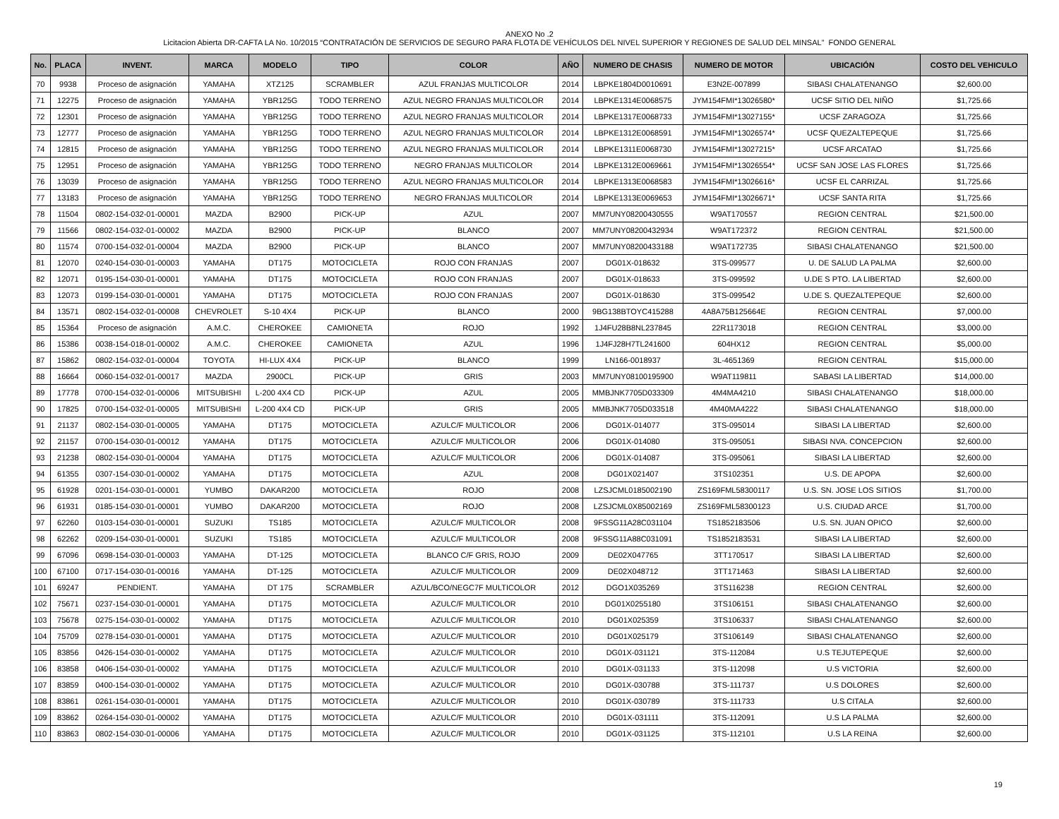ANEXO No .2
Licitacion Abierta DR-CAFTA LA No. 10/2015 “CONTRATACIÓN DE SERVICIOS DE SEGURO PARA FLOTA DE VEHÍCULOS DEL NIVEL SUPERIOR Y REGIONES DE SALUD DEL MINSAL” FONDO GENERAL
| No. | PLACA | INVENT. | MARCA | MODELO | TIPO | COLOR | AÑO | NUMERO DE CHASIS | NUMERO DE MOTOR | UBICACIÓN | COSTO DEL VEHICULO |
| --- | --- | --- | --- | --- | --- | --- | --- | --- | --- | --- | --- |
| 70 | 9938 | Proceso de asignación | YAMAHA | XTZ125 | SCRAMBLER | AZUL FRANJAS MULTICOLOR | 2014 | LBPKE1804D0010691 | E3N2E-007899 | SIBASI CHALATENANGO | $2,600.00 |
| 71 | 12275 | Proceso de asignación | YAMAHA | YBR125G | TODO TERRENO | AZUL NEGRO FRANJAS MULTICOLOR | 2014 | LBPKE1314E0068575 | JYM154FMI*13026580* | UCSF SITIO DEL NIÑO | $1,725.66 |
| 72 | 12301 | Proceso de asignación | YAMAHA | YBR125G | TODO TERRENO | AZUL NEGRO FRANJAS MULTICOLOR | 2014 | LBPKE1317E0068733 | JYM154FMI*13027155* | UCSF ZARAGOZA | $1,725.66 |
| 73 | 12777 | Proceso de asignación | YAMAHA | YBR125G | TODO TERRENO | AZUL NEGRO FRANJAS MULTICOLOR | 2014 | LBPKE1312E0068591 | JYM154FMI*13026574* | UCSF QUEZALTEPEQUE | $1,725.66 |
| 74 | 12815 | Proceso de asignación | YAMAHA | YBR125G | TODO TERRENO | AZUL NEGRO FRANJAS MULTICOLOR | 2014 | LBPKE1311E0068730 | JYM154FMI*13027215* | UCSF ARCATAO | $1,725.66 |
| 75 | 12951 | Proceso de asignación | YAMAHA | YBR125G | TODO TERRENO | NEGRO FRANJAS MULTICOLOR | 2014 | LBPKE1312E0069661 | JYM154FMI*13026554* | UCSF SAN JOSE LAS FLORES | $1,725.66 |
| 76 | 13039 | Proceso de asignación | YAMAHA | YBR125G | TODO TERRENO | AZUL NEGRO FRANJAS MULTICOLOR | 2014 | LBPKE1313E0068583 | JYM154FMI*13026616* | UCSF EL CARRIZAL | $1,725.66 |
| 77 | 13183 | Proceso de asignación | YAMAHA | YBR125G | TODO TERRENO | NEGRO FRANJAS MULTICOLOR | 2014 | LBPKE1313E0069653 | JYM154FMI*13026671* | UCSF SANTA RITA | $1,725.66 |
| 78 | 11504 | 0802-154-032-01-00001 | MAZDA | B2900 | PICK-UP | AZUL | 2007 | MM7UNY08200430555 | W9AT170557 | REGION CENTRAL | $21,500.00 |
| 79 | 11566 | 0802-154-032-01-00002 | MAZDA | B2900 | PICK-UP | BLANCO | 2007 | MM7UNY08200432934 | W9AT172372 | REGION CENTRAL | $21,500.00 |
| 80 | 11574 | 0700-154-032-01-00004 | MAZDA | B2900 | PICK-UP | BLANCO | 2007 | MM7UNY08200433188 | W9AT172735 | SIBASI CHALATENANGO | $21,500.00 |
| 81 | 12070 | 0240-154-030-01-00003 | YAMAHA | DT175 | MOTOCICLETA | ROJO CON FRANJAS | 2007 | DG01X-018632 | 3TS-099577 | U. DE SALUD LA PALMA | $2,600.00 |
| 82 | 12071 | 0195-154-030-01-00001 | YAMAHA | DT175 | MOTOCICLETA | ROJO CON FRANJAS | 2007 | DG01X-018633 | 3TS-099592 | U.DE S PTO. LA LIBERTAD | $2,600.00 |
| 83 | 12073 | 0199-154-030-01-00001 | YAMAHA | DT175 | MOTOCICLETA | ROJO CON FRANJAS | 2007 | DG01X-018630 | 3TS-099542 | U.DE S. QUEZALTEPEQUE | $2,600.00 |
| 84 | 13571 | 0802-154-032-01-00008 | CHEVROLET | S-10 4X4 | PICK-UP | BLANCO | 2000 | 9BG138BTOYC415288 | 4A8A75B125664E | REGION CENTRAL | $7,000.00 |
| 85 | 15364 | Proceso de asignación | A.M.C. | CHEROKEE | CAMIONETA | ROJO | 1992 | 1J4FU28B8NL237845 | 22R1173018 | REGION CENTRAL | $3,000.00 |
| 86 | 15386 | 0038-154-018-01-00002 | A.M.C. | CHEROKEE | CAMIONETA | AZUL | 1996 | 1J4FJ28H7TL241600 | 604HX12 | REGION CENTRAL | $5,000.00 |
| 87 | 15862 | 0802-154-032-01-00004 | TOYOTA | HI-LUX 4X4 | PICK-UP | BLANCO | 1999 | LN166-0018937 | 3L-4651369 | REGION CENTRAL | $15,000.00 |
| 88 | 16664 | 0060-154-032-01-00017 | MAZDA | 2900CL | PICK-UP | GRIS | 2003 | MM7UNY08100195900 | W9AT119811 | SABASI LA LIBERTAD | $14,000.00 |
| 89 | 17778 | 0700-154-032-01-00006 | MITSUBISHI | L-200 4X4 CD | PICK-UP | AZUL | 2005 | MMBJNK7705D033309 | 4M4MA4210 | SIBASI CHALATENANGO | $18,000.00 |
| 90 | 17825 | 0700-154-032-01-00005 | MITSUBISHI | L-200 4X4 CD | PICK-UP | GRIS | 2005 | MMBJNK7705D033518 | 4M40MA4222 | SIBASI CHALATENANGO | $18,000.00 |
| 91 | 21137 | 0802-154-030-01-00005 | YAMAHA | DT175 | MOTOCICLETA | AZULC/F MULTICOLOR | 2006 | DG01X-014077 | 3TS-095014 | SIBASI LA LIBERTAD | $2,600.00 |
| 92 | 21157 | 0700-154-030-01-00012 | YAMAHA | DT175 | MOTOCICLETA | AZULC/F MULTICOLOR | 2006 | DG01X-014080 | 3TS-095051 | SIBASI NVA. CONCEPCION | $2,600.00 |
| 93 | 21238 | 0802-154-030-01-00004 | YAMAHA | DT175 | MOTOCICLETA | AZULC/F MULTICOLOR | 2006 | DG01X-014087 | 3TS-095061 | SIBASI LA LIBERTAD | $2,600.00 |
| 94 | 61355 | 0307-154-030-01-00002 | YAMAHA | DT175 | MOTOCICLETA | AZUL | 2008 | DG01X021407 | 3TS102351 | U.S. DE APOPA | $2,600.00 |
| 95 | 61928 | 0201-154-030-01-00001 | YUMBO | DAKAR200 | MOTOCICLETA | ROJO | 2008 | LZSJCML0185002190 | ZS169FML58300117 | U.S. SN. JOSE LOS SITIOS | $1,700.00 |
| 96 | 61931 | 0185-154-030-01-00001 | YUMBO | DAKAR200 | MOTOCICLETA | ROJO | 2008 | LZSJCML0X85002169 | ZS169FML58300123 | U.S. CIUDAD ARCE | $1,700.00 |
| 97 | 62260 | 0103-154-030-01-00001 | SUZUKI | TS185 | MOTOCICLETA | AZULC/F MULTICOLOR | 2008 | 9FSSG11A28C031104 | TS1852183506 | U.S. SN. JUAN OPICO | $2,600.00 |
| 98 | 62262 | 0209-154-030-01-00001 | SUZUKI | TS185 | MOTOCICLETA | AZULC/F MULTICOLOR | 2008 | 9FSSG11A88C031091 | TS1852183531 | SIBASI LA LIBERTAD | $2,600.00 |
| 99 | 67096 | 0698-154-030-01-00003 | YAMAHA | DT-125 | MOTOCICLETA | BLANCO C/F GRIS, ROJO | 2009 | DE02X047765 | 3TT170517 | SIBASI LA LIBERTAD | $2,600.00 |
| 100 | 67100 | 0717-154-030-01-00016 | YAMAHA | DT-125 | MOTOCICLETA | AZULC/F MULTICOLOR | 2009 | DE02X048712 | 3TT171463 | SIBASI LA LIBERTAD | $2,600.00 |
| 101 | 69247 | PENDIENT. | YAMAHA | DT 175 | SCRAMBLER | AZUL/BCO/NEGC7F MULTICOLOR | 2012 | DGO1X035269 | 3TS116238 | REGION CENTRAL | $2,600.00 |
| 102 | 75671 | 0237-154-030-01-00001 | YAMAHA | DT175 | MOTOCICLETA | AZULC/F MULTICOLOR | 2010 | DG01X0255180 | 3TS106151 | SIBASI CHALATENANGO | $2,600.00 |
| 103 | 75678 | 0275-154-030-01-00002 | YAMAHA | DT175 | MOTOCICLETA | AZULC/F MULTICOLOR | 2010 | DG01X025359 | 3TS106337 | SIBASI CHALATENANGO | $2,600.00 |
| 104 | 75709 | 0278-154-030-01-00001 | YAMAHA | DT175 | MOTOCICLETA | AZULC/F MULTICOLOR | 2010 | DG01X025179 | 3TS106149 | SIBASI CHALATENANGO | $2,600.00 |
| 105 | 83856 | 0426-154-030-01-00002 | YAMAHA | DT175 | MOTOCICLETA | AZULC/F MULTICOLOR | 2010 | DG01X-031121 | 3TS-112084 | U.S TEJUTEPEQUE | $2,600.00 |
| 106 | 83858 | 0406-154-030-01-00002 | YAMAHA | DT175 | MOTOCICLETA | AZULC/F MULTICOLOR | 2010 | DG01X-031133 | 3TS-112098 | U.S VICTORIA | $2,600.00 |
| 107 | 83859 | 0400-154-030-01-00002 | YAMAHA | DT175 | MOTOCICLETA | AZULC/F MULTICOLOR | 2010 | DG01X-030788 | 3TS-111737 | U.S DOLORES | $2,600.00 |
| 108 | 83861 | 0261-154-030-01-00001 | YAMAHA | DT175 | MOTOCICLETA | AZULC/F MULTICOLOR | 2010 | DG01X-030789 | 3TS-111733 | U.S CITALA | $2,600.00 |
| 109 | 83862 | 0264-154-030-01-00002 | YAMAHA | DT175 | MOTOCICLETA | AZULC/F MULTICOLOR | 2010 | DG01X-031111 | 3TS-112091 | U.S LA PALMA | $2,600.00 |
| 110 | 83863 | 0802-154-030-01-00006 | YAMAHA | DT175 | MOTOCICLETA | AZULC/F MULTICOLOR | 2010 | DG01X-031125 | 3TS-112101 | U.S LA REINA | $2,600.00 |
19